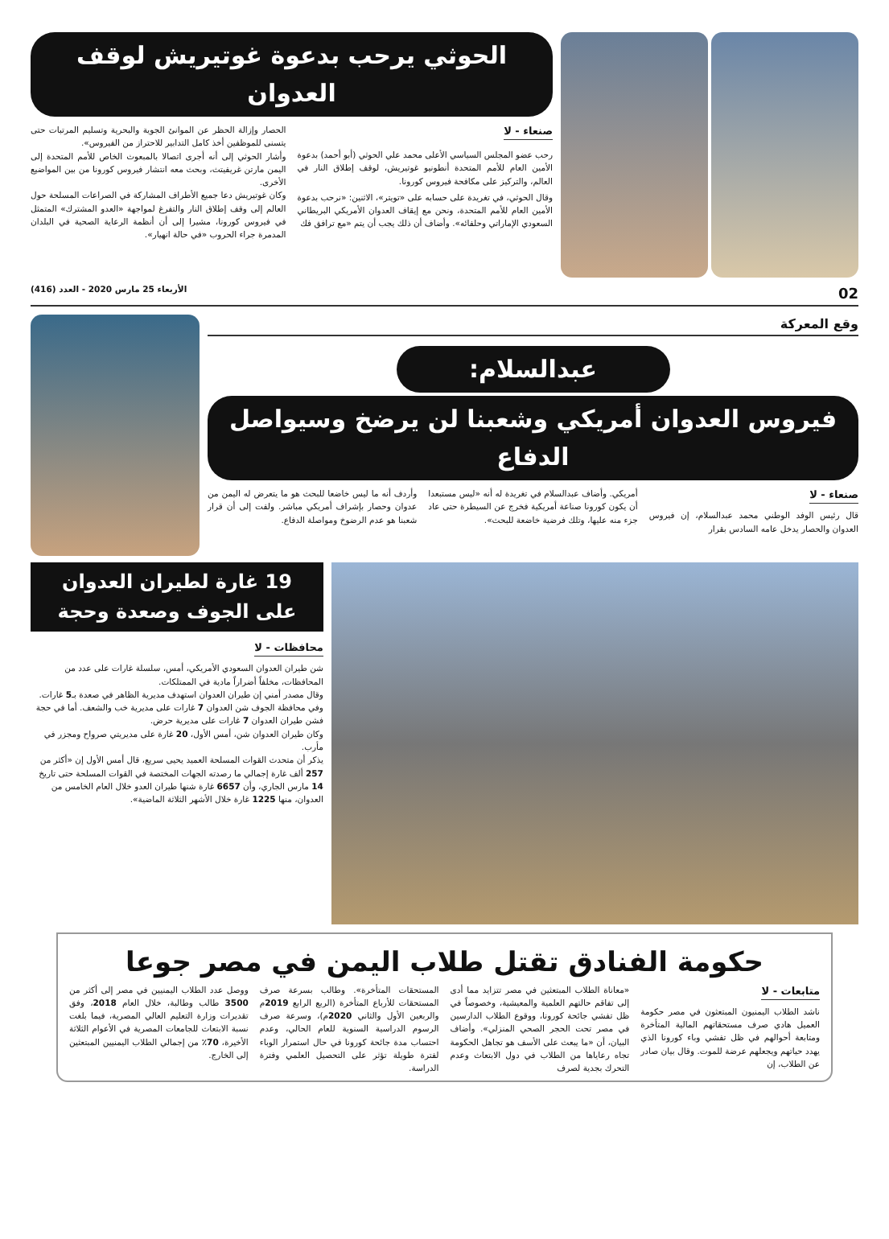الحوثي يرحب بدعوة غوتيريش لوقف العدوان
صنعاء - لا
رحب عضو المجلس السياسي الأعلى محمد علي الحوثي (أبو أحمد) بدعوة الأمين العام للأمم المتحدة أنطونيو غوتيريش، لوقف إطلاق النار في العالم، والتركيز على مكافحة فيروس كورونا.
وقال الحوثي، في تغريدة على حسابه على «تويتر»، الاثنين: «نرحب بدعوة الأمين العام للأمم المتحدة، ونحن مع إيقاف العدوان الأمريكي البريطاني السعودي الإماراتي وحلفائه». وأضاف أن ذلك يجب أن يتم «مع ترافق فك
الحصار وإزالة الحظر عن الموانئ الجوية والبحرية وتسليم المرتبات حتى يتسنى للموظفين أخذ كامل التدابير للاحتراز من الفيروس».
وأشار الحوثي إلى أنه أجرى اتصالا بالمبعوث الخاص للأمم المتحدة إلى اليمن مارتن غريفيتث، وبحث معه انتشار فيروس كورونا من بين المواضيع الأخرى.
وكان غوتيريش دعا جميع الأطراف المشاركة في الصراعات المسلحة حول العالم إلى وقف إطلاق النار والتفرغ لمواجهة «العدو المشترك» المتمثل في فيروس كورونا، مشيرا إلى أن أنظمة الرعاية الصحية في البلدان المدمرة جراء الحروب «في حالة انهيار».
02 الأربعاء 25 مارس 2020 - العدد (416)
وقع المعركة
عبدالسلام:
فيروس العدوان أمريكي وشعبنا لن يرضخ وسيواصل الدفاع
صنعاء - لا
قال رئيس الوفد الوطني محمد عبدالسلام، إن فيروس العدوان والحصار يدخل عامه السادس بقرار
أمريكي. وأضاف عبدالسلام في تغريدة له أنه «ليس مستبعدا أن يكون كورونا صناعة أمريكية فخرج عن السيطرة حتى عاد جزء منه عليها، وتلك فرضية خاضعة للبحث».
وأردف أنه ما ليس خاضعا للبحث هو ما يتعرض له اليمن من عدوان وحصار بإشراف أمريكي مباشر. ولفت إلى أن قرار شعبنا هو عدم الرضوخ ومواصلة الدفاع.
19 غارة لطيران العدوان على الجوف وصعدة وحجة
محافظات - لا
شن طيران العدوان السعودي الأمريكي، أمس، سلسلة غارات على عدد من المحافظات، مخلفاً أضراراً مادية في الممتلكات.
وقال مصدر أمني إن طيران العدوان استهدف مديرية الظاهر في صعدة بـ5 غارات.
وفي محافظة الجوف شن العدوان 7 غارات على مديرية خب والشعف. أما في حجة فشن طيران العدوان 7 غارات على مديرية حرض.
وكان طيران العدوان شن، أمس الأول، 20 غارة على مديريتي صرواح ومجزر في مأرب.
يذكر أن متحدث القوات المسلحة العميد يحيى سريع، قال أمس الأول إن «أكثر من 257 ألف غارة إجمالي ما رصدته الجهات المختصة في القوات المسلحة حتى تاريخ 14 مارس الجاري، وأن 6657 غارة شنها طيران العدو خلال العام الخامس من العدوان، منها 1225 غارة خلال الأشهر الثلاثة الماضية».
حكومة الفنادق تقتل طلاب اليمن في مصر جوعا
متابعات - لا
ناشد الطلاب اليمنيون المبتعثون في مصر حكومة العميل هادي صرف مستحقاتهم المالية المتأخرة ومتابعة أحوالهم في ظل تفشي وباء كورونا الذي يهدد حياتهم ويجعلهم عرضة للموت. وقال بيان صادر عن الطلاب، إن
«معاناة الطلاب المبتعثين في مصر تتزايد مما أدى إلى تفاقم حالتهم العلمية والمعيشية، وخصوصاً في ظل تفشي جائحة كورونا، ووقوع الطلاب الدارسين في مصر تحت الحجر الصحي المنزلي». وأضاف البيان، أن «ما يبعث على الأسف هو تجاهل الحكومة تجاه رعاياها من الطلاب في دول الابتعاث وعدم التحرك بجدية لصرف
المستحقات المتأخرة». وطالب بسرعة صرف المستحقات للأرباع المتأخرة (الربع الرابع 2019م والربعين الأول والثاني 2020م)، وسرعة صرف الرسوم الدراسية السنوية للعام الحالي، وعدم احتساب مدة جائحة كورونا في حال استمرار الوباء لفترة طويلة تؤثر على التحصيل العلمي وفترة الدراسة.
ووصل عدد الطلاب اليمنيين في مصر إلى أكثر من 3500 طالب وطالبة، خلال العام 2018، وفق تقديرات وزارة التعليم العالي المصرية، فيما بلغت نسبة الابتعاث للجامعات المصرية في الأعوام الثلاثة الأخيرة، 70٪ من إجمالي الطلاب اليمنيين المبتعثين إلى الخارج.